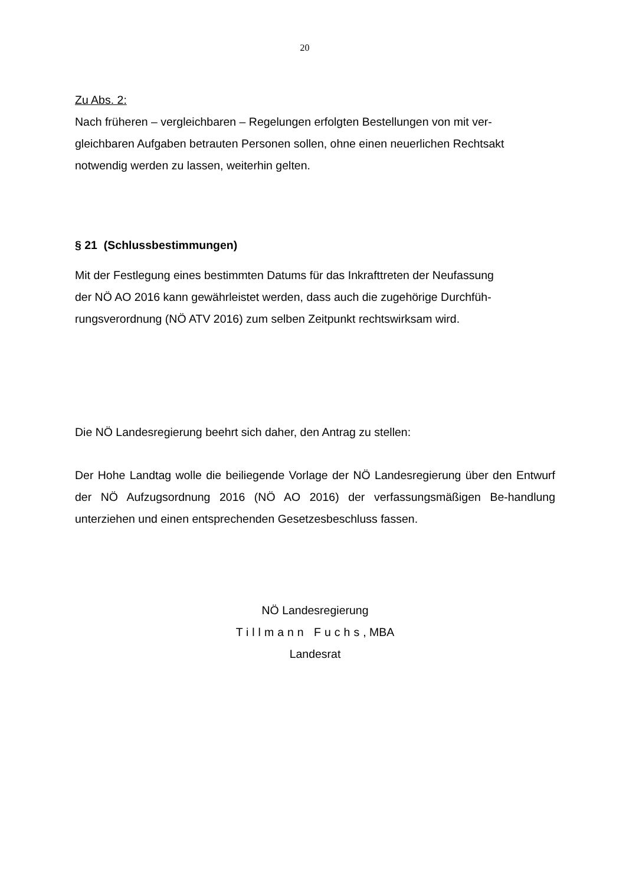20
Zu Abs. 2:
Nach früheren – vergleichbaren – Regelungen erfolgten Bestellungen von mit ver-
gleichbaren Aufgaben betrauten Personen sollen, ohne einen neuerlichen Rechtsakt
notwendig werden zu lassen, weiterhin gelten.
§ 21 (Schlussbestimmungen)
Mit der Festlegung eines bestimmten Datums für das Inkrafttreten der Neufassung
der NÖ AO 2016 kann gewährleistet werden, dass auch die zugehörige Durchfüh-
rungsverordnung (NÖ ATV 2016) zum selben Zeitpunkt rechtswirksam wird.
Die NÖ Landesregierung beehrt sich daher, den Antrag zu stellen:
Der Hohe Landtag wolle die beiliegende Vorlage der NÖ Landesregierung über den Entwurf der NÖ Aufzugsordnung 2016 (NÖ AO 2016) der verfassungsmäßigen Be-handlung unterziehen und einen entsprechenden Gesetzesbeschluss fassen.
NÖ Landesregierung
Tillmann Fuchs, MBA
Landesrat